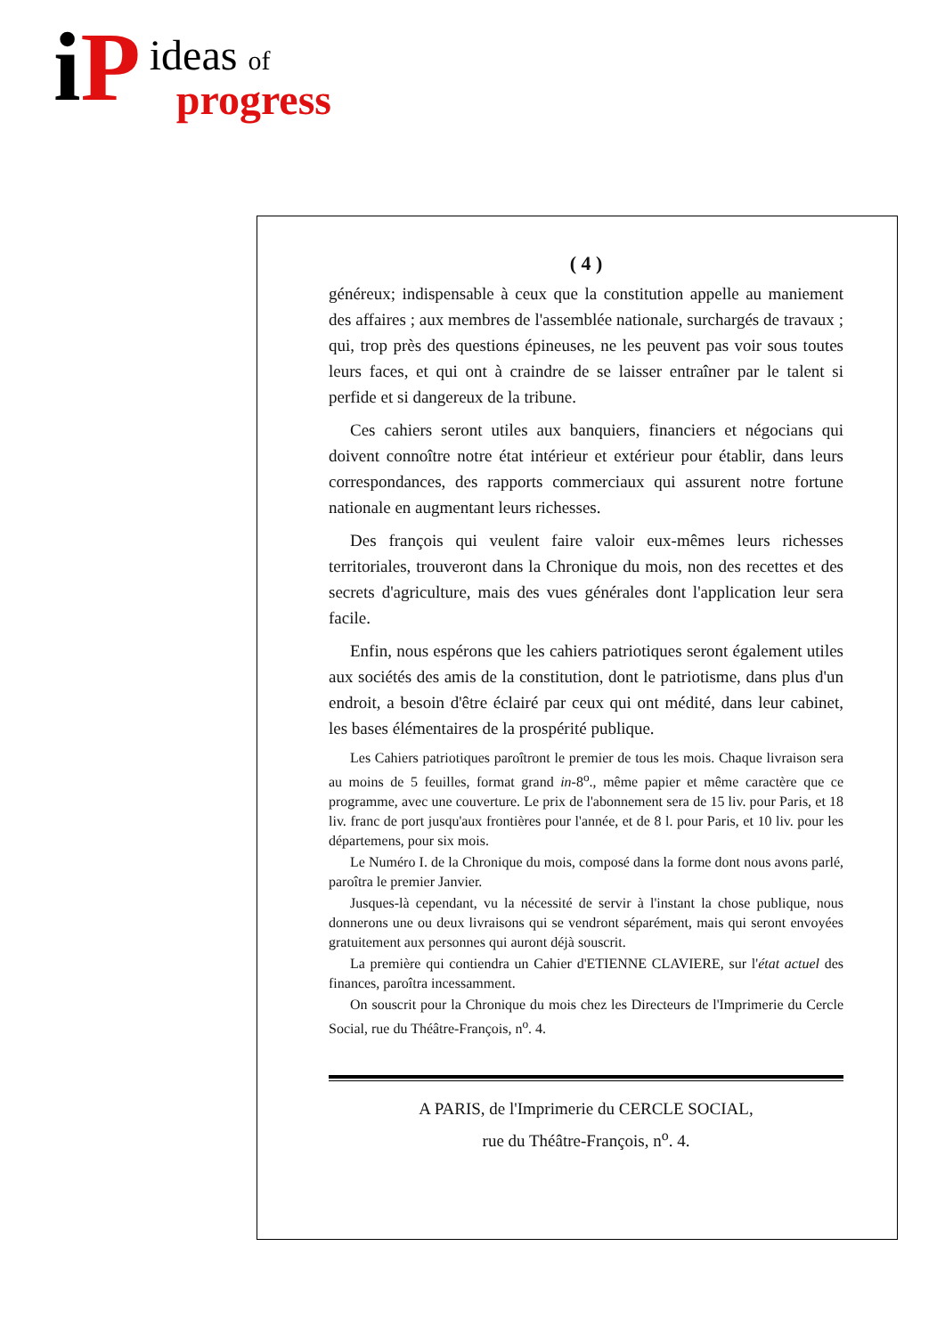iP
ideas of
progress
( 4 )
généreux; indispensable à ceux que la constitution appelle au maniement des affaires ; aux membres de l'assemblée nationale, surchargés de travaux ; qui, trop près des questions épineuses, ne les peuvent pas voir sous toutes leurs faces, et qui ont à craindre de se laisser entraîner par le talent si perfide et si dangereux de la tribune.
Ces cahiers seront utiles aux banquiers, financiers et négocians qui doivent connoître notre état intérieur et extérieur pour établir, dans leurs correspondances, des rapports commerciaux qui assurent notre fortune nationale en augmentant leurs richesses.
Des françois qui veulent faire valoir eux-mêmes leurs richesses territoriales, trouveront dans la Chronique du mois, non des recettes et des secrets d'agriculture, mais des vues générales dont l'application leur sera facile.
Enfin, nous espérons que les cahiers patriotiques seront également utiles aux sociétés des amis de la constitution, dont le patriotisme, dans plus d'un endroit, a besoin d'être éclairé par ceux qui ont médité, dans leur cabinet, les bases élémentaires de la prospérité publique.
Les Cahiers patriotiques paroîtront le premier de tous les mois. Chaque livraison sera au moins de 5 feuilles, format grand in-8<sup>o</sup>., même papier et même caractère que ce programme, avec une couverture. Le prix de l'abonnement sera de 15 liv. pour Paris, et 18 liv. franc de port jusqu'aux frontières pour l'année, et de 8 l. pour Paris, et 10 liv. pour les départemens, pour six mois.
Le Numéro I. de la Chronique du mois, composé dans la forme dont nous avons parlé, paroîtra le premier Janvier.
Jusques-là cependant, vu la nécessité de servir à l'instant la chose publique, nous donnerons une ou deux livraisons qui se vendront séparément, mais qui seront envoyées gratuitement aux personnes qui auront déjà souscrit.
La première qui contiendra un Cahier d'ETIENNE CLAVIERE, sur l'état actuel des finances, paroîtra incessamment.
On souscrit pour la Chronique du mois chez les Directeurs de l'Imprimerie du Cercle Social, rue du Théâtre-François, n<sup>o</sup>. 4.
A PARIS, de l'Imprimerie du CERCLE SOCIAL,
rue du Théâtre-François, n<sup>o</sup>. 4.